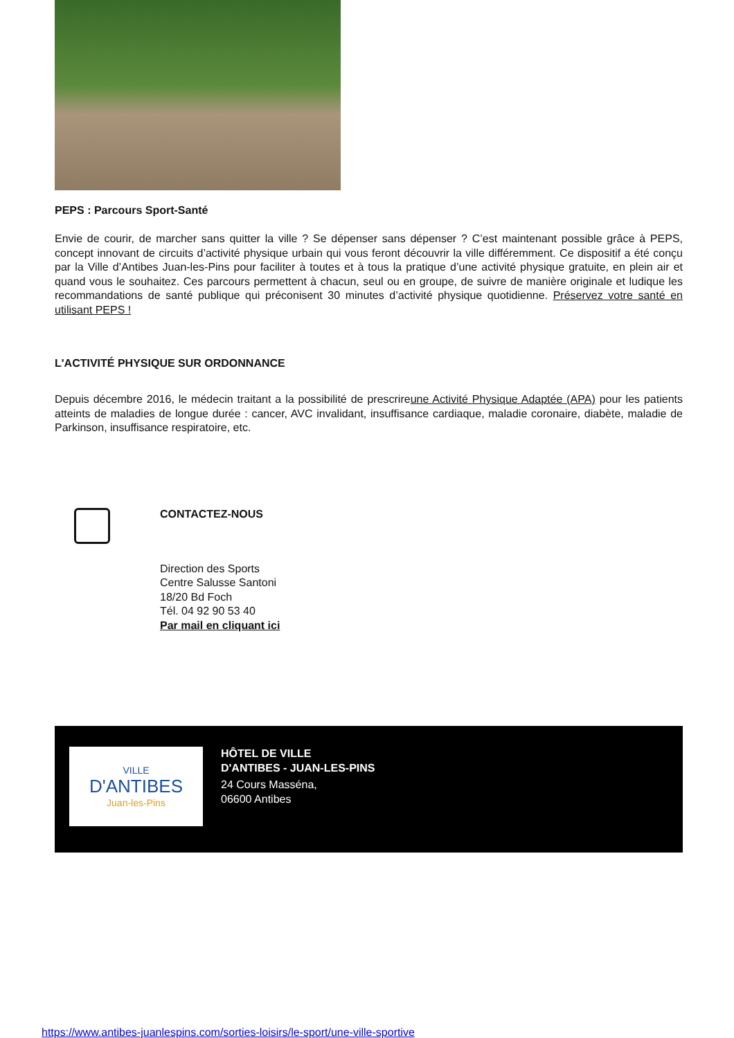PEPS : Parcours Sport-Santé
Envie de courir, de marcher sans quitter la ville ? Se dépenser sans dépenser ? C’est maintenant possible grâce à PEPS, concept innovant de circuits d’activité physique urbain qui vous feront découvrir la ville différemment. Ce dispositif a été conçu par la Ville d’Antibes Juan-les-Pins pour faciliter à toutes et à tous la pratique d’une activité physique gratuite, en plein air et quand vous le souhaitez. Ces parcours permettent à chacun, seul ou en groupe, de suivre de manière originale et ludique les recommandations de santé publique qui préconisent 30 minutes d’activité physique quotidienne. Préservez votre santé en utilisant PEPS !
L'ACTIVITÉ PHYSIQUE SUR ORDONNANCE
Depuis décembre 2016, le médecin traitant a la possibilité de prescrireune Activité Physique Adaptée (APA) pour les patients atteints de maladies de longue durée : cancer, AVC invalidant, insuffisance cardiaque, maladie coronaire, diabète, maladie de Parkinson, insuffisance respiratoire, etc.
CONTACTEZ-NOUS
Direction des Sports
Centre Salusse Santoni
18/20 Bd Foch
Tél. 04 92 90 53 40
Par mail en cliquant ici
VILLE
D'ANTIBES
Juan-les-Pins
HÔTEL DE VILLE
D'ANTIBES - JUAN-LES-PINS
24 Cours Masséna,
06600 Antibes
https://www.antibes-juanlespins.com/sorties-loisirs/le-sport/une-ville-sportive